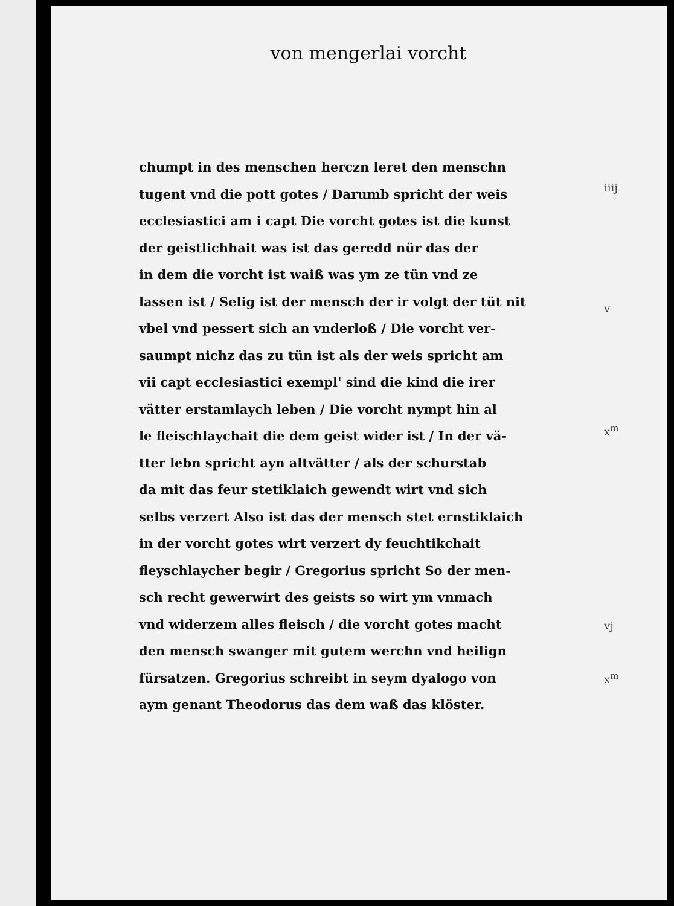von mengerlai vorcht
chumpt in des menschen herczn leret den menschn
tugent vnd die pott gotes / Darumb spricht der weis
ecclesiastici am i capt Die vorcht gotes ist die kunst
der geistlichhait was ist das geredd nür das der
in dem die vorcht ist waiß was ym ze tün vnd ze
lassen ist / Selig ist der mensch der ir volgt der tüt nit
vbel vnd pessert sich an vnderloß / Die vorcht ver-
saumpt nichz das zu tün ist als der weis spricht am
vii capt ecclesiastici exempl' sind die kind die irer
vätter erstamlaych leben / Die vorcht nympt hin al
le fleischlaychait die dem geist wider ist / In der vä-
tter lebn spricht ayn altvätter / als der schurstab
da mit das feur stetiklaich gewendt wirt vnd sich
selbs verzert Also ist das der mensch stet ernstiklaich
in der vorcht gotes wirt verzert dy feuchtikchait
fleyschlaycher begir / Gregorius spricht So der men-
sch recht gewerwirt des geists so wirt ym vnmach
vnd widerzem alles fleisch / die vorcht gotes macht
den mensch swanger mit gutem werchn vnd heilign
fürsatzen. Gregorius schreibt in seym dyalogo von
aym genant Theodorus das dem waß das klöster.
iiij
v
x<sup>m</sup>
vj
x<sup>m</sup>